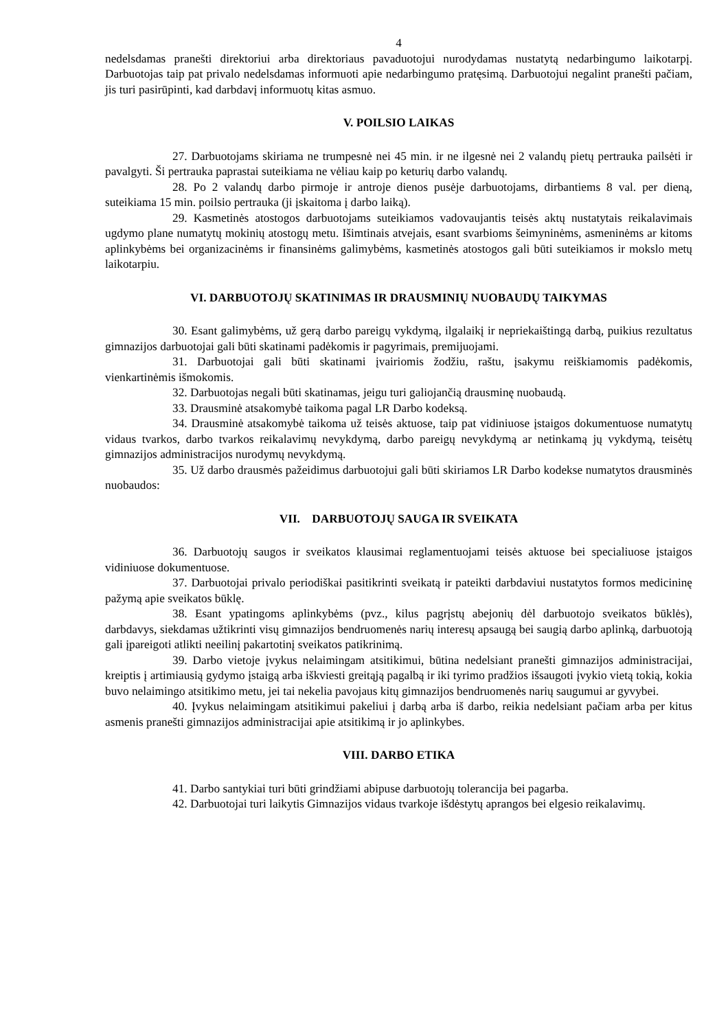4
nedelsdamas pranešti direktoriui arba direktoriaus pavaduotojui nurodydamas nustatytą nedarbingumo laikotarpį. Darbuotojas taip pat privalo nedelsdamas informuoti apie nedarbingumo pratęsimą. Darbuotojui negalint pranešti pačiam, jis turi pasirūpinti, kad darbdavį informuotų kitas asmuo.
V. POILSIO LAIKAS
27. Darbuotojams skiriama ne trumpesnė nei 45 min. ir ne ilgesnė nei 2 valandų pietų pertrauka pailsėti ir pavalgyti. Ši pertrauka paprastai suteikiama ne vėliau kaip po keturių darbo valandų.
28. Po 2 valandų darbo pirmoje ir antroje dienos pusėje darbuotojams, dirbantiems 8 val. per dieną, suteikiama 15 min. poilsio pertrauka (ji įskaitoma į darbo laiką).
29. Kasmetinės atostogos darbuotojams suteikiamos vadovaujantis teisės aktų nustatytais reikalavimais ugdymo plane numatytų mokinių atostogų metu. Išimtinais atvejais, esant svarbioms šeimyninėms, asmeninėms ar kitoms aplinkybėms bei organizacinėms ir finansinėms galimybėms, kasmetinės atostogos gali būti suteikiamos ir mokslo metų laikotarpiu.
VI. DARBUOTOJŲ SKATINIMAS IR DRAUSMINIŲ NUOBAUDŲ TAIKYMAS
30. Esant galimybėms, už gerą darbo pareigų vykdymą, ilgalaikį ir nepriekaištingą darbą, puikius rezultatus gimnazijos darbuotojai gali būti skatinami padėkomis ir pagyrimais, premijuojami.
31. Darbuotojai gali būti skatinami įvairiomis žodžiu, raštu, įsakymu reiškiamomis padėkomis, vienkartinėmis išmokomis.
32. Darbuotojas negali būti skatinamas, jeigu turi galiojančią drausminę nuobaudą.
33. Drausminė atsakomybė taikoma pagal LR Darbo kodeksą.
34. Drausminė atsakomybė taikoma už teisės aktuose, taip pat vidiniuose įstaigos dokumentuose numatytų vidaus tvarkos, darbo tvarkos reikalavimų nevykdymą, darbo pareigų nevykdymą ar netinkamą jų vykdymą, teisėtų gimnazijos administracijos nurodymų nevykdymą.
35. Už darbo drausmės pažeidimus darbuotojui gali būti skiriamos LR Darbo kodekse numatytos drausminės nuobaudos:
VII. DARBUOTOJŲ SAUGA IR SVEIKATA
36. Darbuotojų saugos ir sveikatos klausimai reglamentuojami teisės aktuose bei specialiuose įstaigos vidiniuose dokumentuose.
37. Darbuotojai privalo periodiškai pasitikrinti sveikatą ir pateikti darbdaviui nustatytos formos medicininę pažymą apie sveikatos būklę.
38. Esant ypatingoms aplinkybėms (pvz., kilus pagrįstų abejonių dėl darbuotojo sveikatos būklės), darbdavys, siekdamas užtikrinti visų gimnazijos bendruomenės narių interesų apsaugą bei saugią darbo aplinką, darbuotoją gali įpareigoti atlikti neeilinį pakartotinį sveikatos patikrinimą.
39. Darbo vietoje įvykus nelaimingam atsitikimui, būtina nedelsiant pranešti gimnazijos administracijai, kreiptis į artimiausią gydymo įstaigą arba iškviesti greitąją pagalbą ir iki tyrimo pradžios išsaugoti įvykio vietą tokią, kokia buvo nelaimingo atsitikimo metu, jei tai nekelia pavojaus kitų gimnazijos bendruomenės narių saugumui ar gyvybei.
40. Įvykus nelaimingam atsitikimui pakeliui į darbą arba iš darbo, reikia nedelsiant pačiam arba per kitus asmenis pranešti gimnazijos administracijai apie atsitikimą ir jo aplinkybes.
VIII. DARBO ETIKA
41. Darbo santykiai turi būti grindžiami abipuse darbuotojų tolerancija bei pagarba.
42. Darbuotojai turi laikytis Gimnazijos vidaus tvarkoje išdėstytų aprangos bei elgesio reikalavimų.